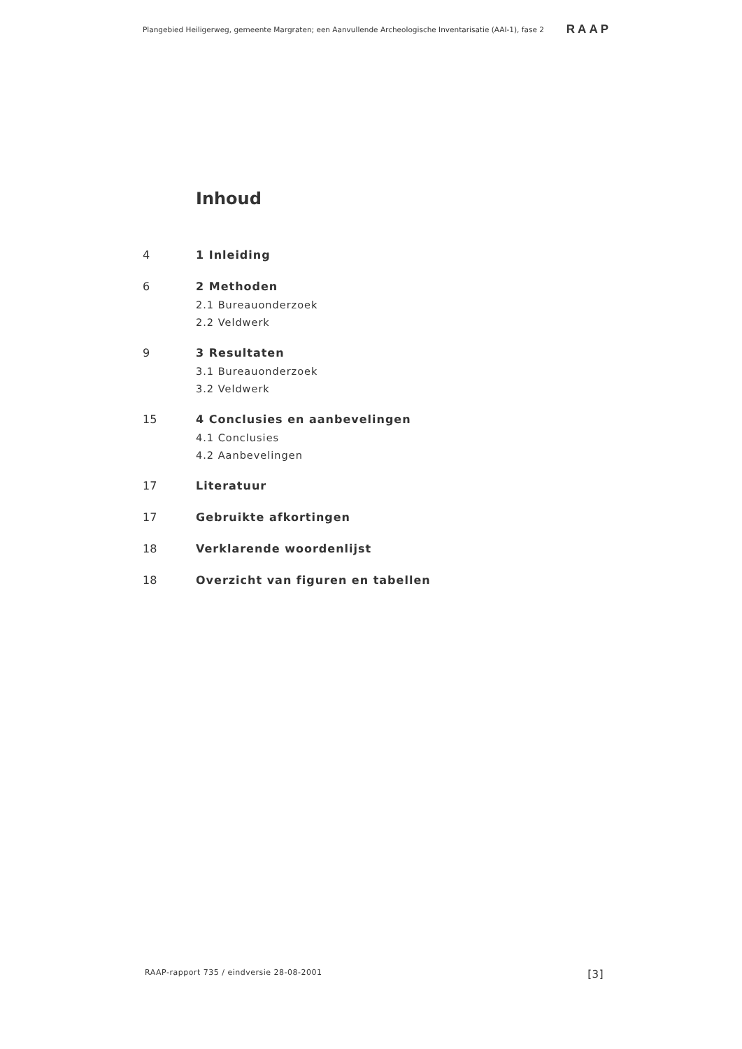Plangebied Heiligerweg, gemeente Margraten; een Aanvullende Archeologische Inventarisatie (AAI-1), fase 2 RAAP
Inhoud
4 1 Inleiding
6 2 Methoden
2.1 Bureauonderzoek
2.2 Veldwerk
9 3 Resultaten
3.1 Bureauonderzoek
3.2 Veldwerk
15 4 Conclusies en aanbevelingen
4.1 Conclusies
4.2 Aanbevelingen
17 Literatuur
17 Gebruikte afkortingen
18 Verklarende woordenlijst
18 Overzicht van figuren en tabellen
RAAP-rapport 735 / eindversie 28-08-2001 [3]